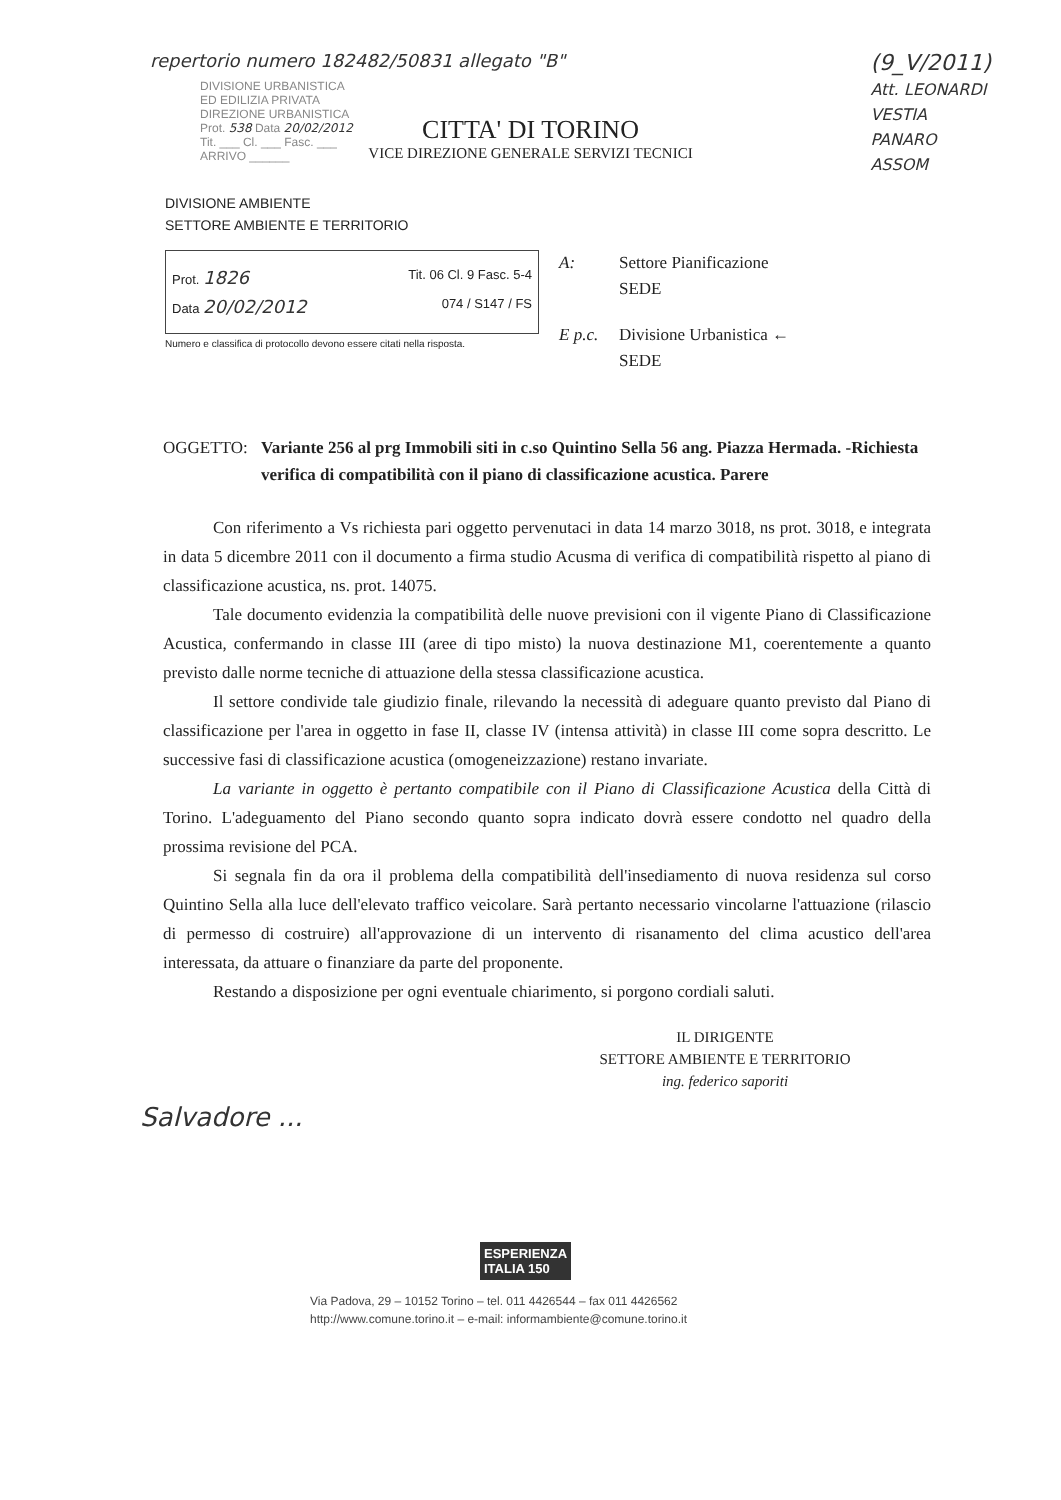repertorio numero 182482/50831 allegato "B"
DIVISIONE URBANISTICA
ED EDILIZIA PRIVATA
DIREZIONE URBANISTICA
Prot. 538 Data 20/02/2012
Tit. ___ Cl. ___ Fasc. ___
ARRIVO ______
(9_V/2011)
Att. LEONARDI
VESTIA
PANARO
ASSOM
CITTA' DI TORINO
VICE DIREZIONE GENERALE SERVIZI TECNICI
DIVISIONE AMBIENTE
SETTORE AMBIENTE E TERRITORIO
Prot. 1826 Tit. 06 Cl. 9 Fasc. 5-4
Data 20/02/2012 074 / S147 / FS
Numero e classifica di protocollo devono essere citati nella risposta.
A: Settore Pianificazione
SEDE
E p.c. Divisione Urbanistica ←
SEDE
OGGETTO: Variante 256 al prg Immobili siti in c.so Quintino Sella 56 ang. Piazza Hermada. -Richiesta verifica di compatibilità con il piano di classificazione acustica. Parere
Con riferimento a Vs richiesta pari oggetto pervenutaci in data 14 marzo 3018, ns prot. 3018, e integrata in data 5 dicembre 2011 con il documento a firma studio Acusma di verifica di compatibilità rispetto al piano di classificazione acustica, ns. prot. 14075.
Tale documento evidenzia la compatibilità delle nuove previsioni con il vigente Piano di Classificazione Acustica, confermando in classe III (aree di tipo misto) la nuova destinazione M1, coerentemente a quanto previsto dalle norme tecniche di attuazione della stessa classificazione acustica.
Il settore condivide tale giudizio finale, rilevando la necessità di adeguare quanto previsto dal Piano di classificazione per l'area in oggetto in fase II, classe IV (intensa attività) in classe III come sopra descritto. Le successive fasi di classificazione acustica (omogeneizzazione) restano invariate.
La variante in oggetto è pertanto compatibile con il Piano di Classificazione Acustica della Città di Torino. L'adeguamento del Piano secondo quanto sopra indicato dovrà essere condotto nel quadro della prossima revisione del PCA.
Si segnala fin da ora il problema della compatibilità dell'insediamento di nuova residenza sul corso Quintino Sella alla luce dell'elevato traffico veicolare. Sarà pertanto necessario vincolarne l'attuazione (rilascio di permesso di costruire) all'approvazione di un intervento di risanamento del clima acustico dell'area interessata, da attuare o finanziare da parte del proponente.
Restando a disposizione per ogni eventuale chiarimento, si porgono cordiali saluti.
IL DIRIGENTE
SETTORE AMBIENTE E TERRITORIO
ing. federico saporiti
Salvadore ...
ESPERIENZA
ITALIA 150
Via Padova, 29 – 10152 Torino – tel. 011 4426544 – fax 011 4426562
http://www.comune.torino.it – e-mail: informambiente@comune.torino.it